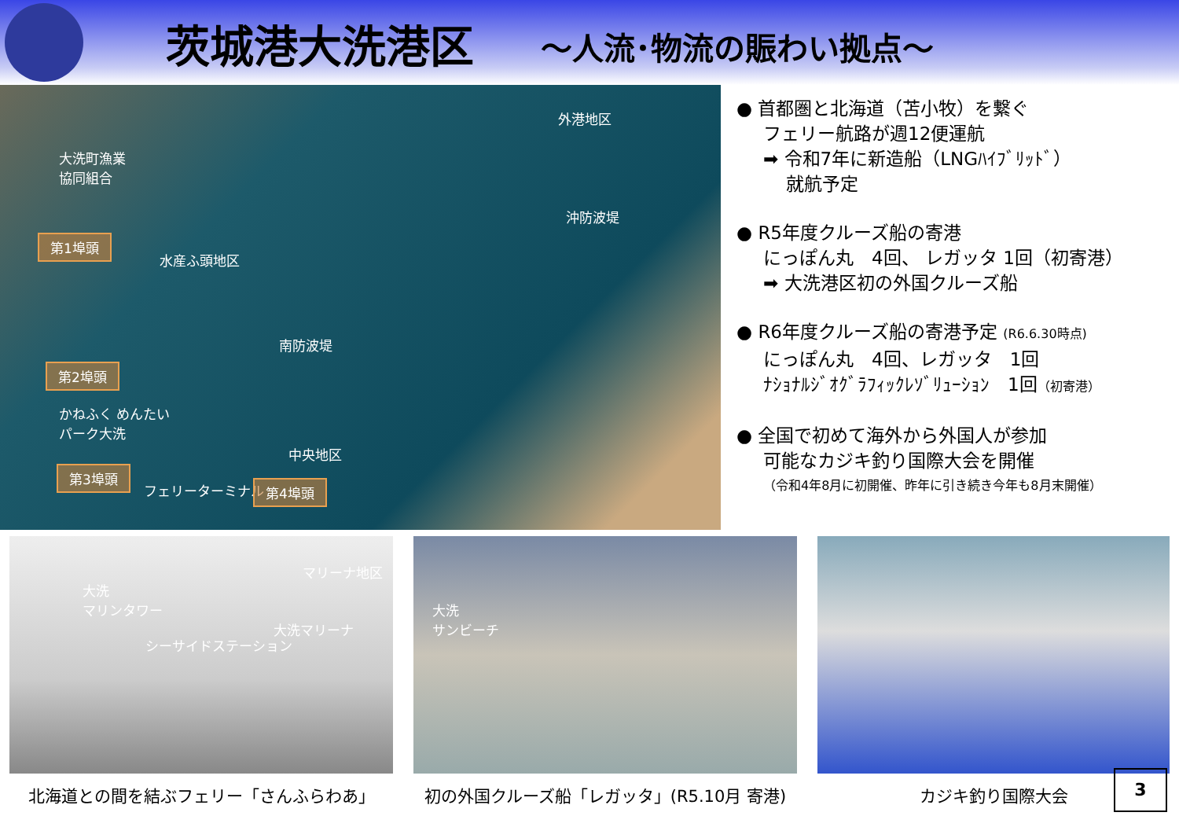茨城港大洗港区
～人流･物流の賑わい拠点～
外港地区
大洗町漁業
協同組合
沖防波堤
第1埠頭
水産ふ頭地区
南防波堤
第2埠頭
かねふく めんたい
パーク大洗
中央地区
フェリーターミナル
第3埠頭
第4埠頭
マリーナ地区
大洗
マリンタワー 大洗
サンビーチ 大洗マリーナ
シーサイドステーション
● 首都圏と北海道（苫小牧）を繋ぐ
フェリー航路が週12便運航
➡ 令和7年に新造船（LNGﾊｲﾌﾞﾘｯﾄﾞ）
就航予定
● R5年度クルーズ船の寄港
にっぽん丸　4回、 レガッタ 1回（初寄港）
➡ 大洗港区初の外国クルーズ船
● R6年度クルーズ船の寄港予定 (R6.6.30時点)
にっぽん丸　4回、レガッタ　1回
ﾅｼｮﾅﾙｼﾞｵｸﾞﾗﾌｨｯｸﾚｿﾞﾘｭｰｼｮﾝ　1回（初寄港）
● 全国で初めて海外から外国人が参加
可能なカジキ釣り国際大会を開催
（令和4年8月に初開催、昨年に引き続き今年も8月末開催）
北海道との間を結ぶフェリー「さんふらわあ」 初の外国クルーズ船「レガッタ」(R5.10月 寄港) カジキ釣り国際大会
3